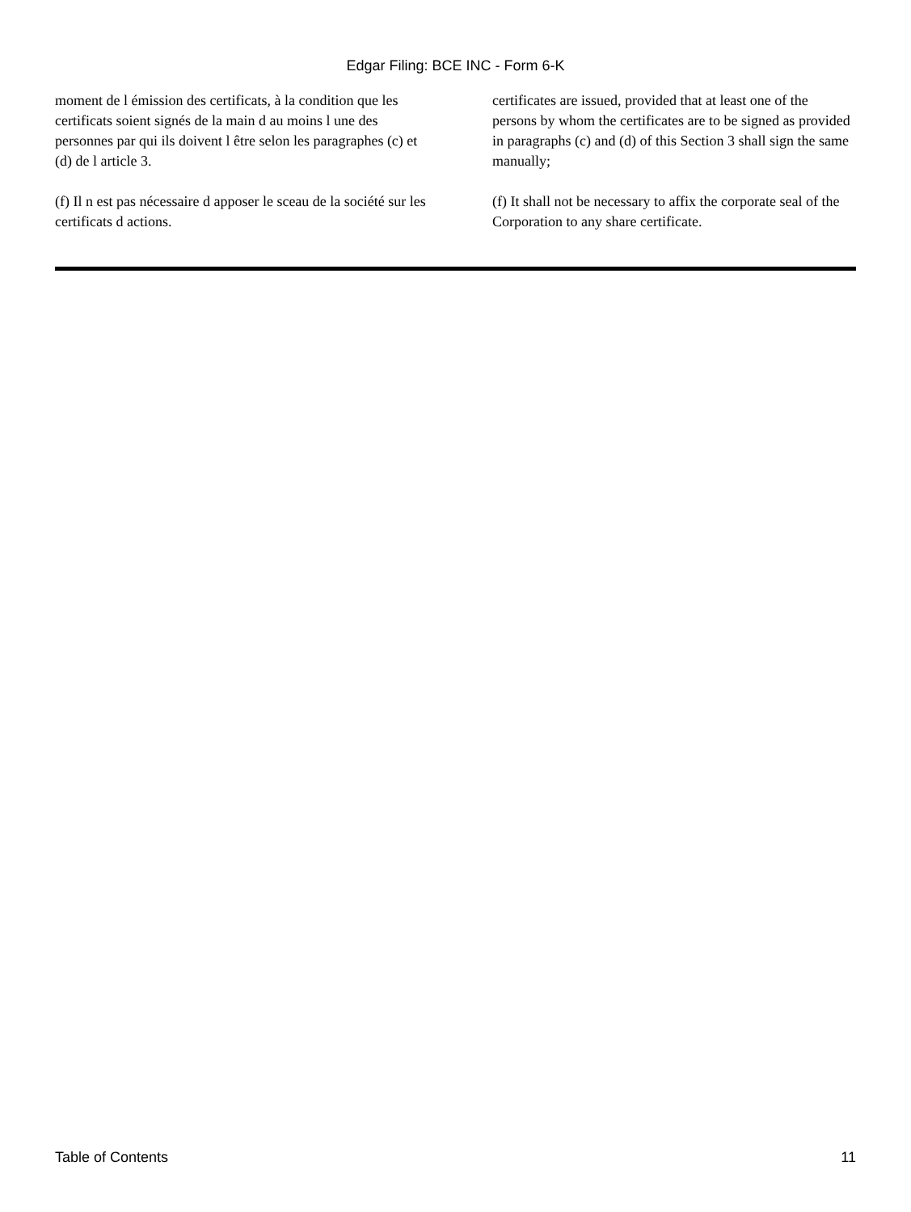Edgar Filing: BCE INC - Form 6-K
moment de l émission des certificats, à la condition que les certificats soient signés de la main d au moins l une des personnes par qui ils doivent l être selon les paragraphes (c) et (d) de l article 3.
(f) Il n est pas nécessaire d apposer le sceau de la société sur les certificats d actions.
certificates are issued, provided that at least one of the persons by whom the certificates are to be signed as provided in paragraphs (c) and (d) of this Section 3 shall sign the same manually;
(f) It shall not be necessary to affix the corporate seal of the Corporation to any share certificate.
Table of Contents 11